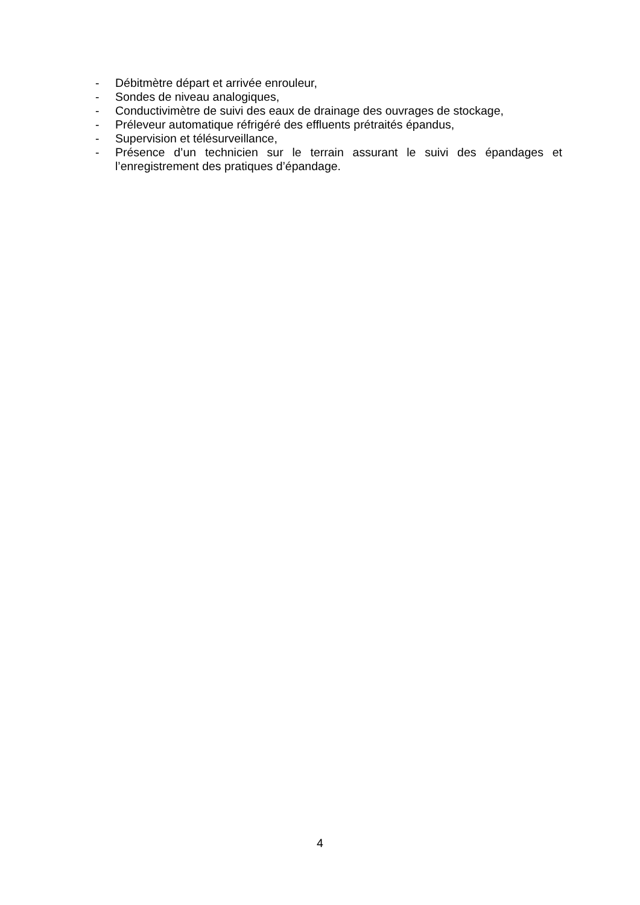- Débitmètre départ et arrivée enrouleur,
- Sondes de niveau analogiques,
- Conductivimètre de suivi des eaux de drainage des ouvrages de stockage,
- Préleveur automatique réfrigéré des effluents prétraités épandus,
- Supervision et télésurveillance,
- Présence d’un technicien sur le terrain assurant le suivi des épandages et l’enregistrement des pratiques d’épandage.
4